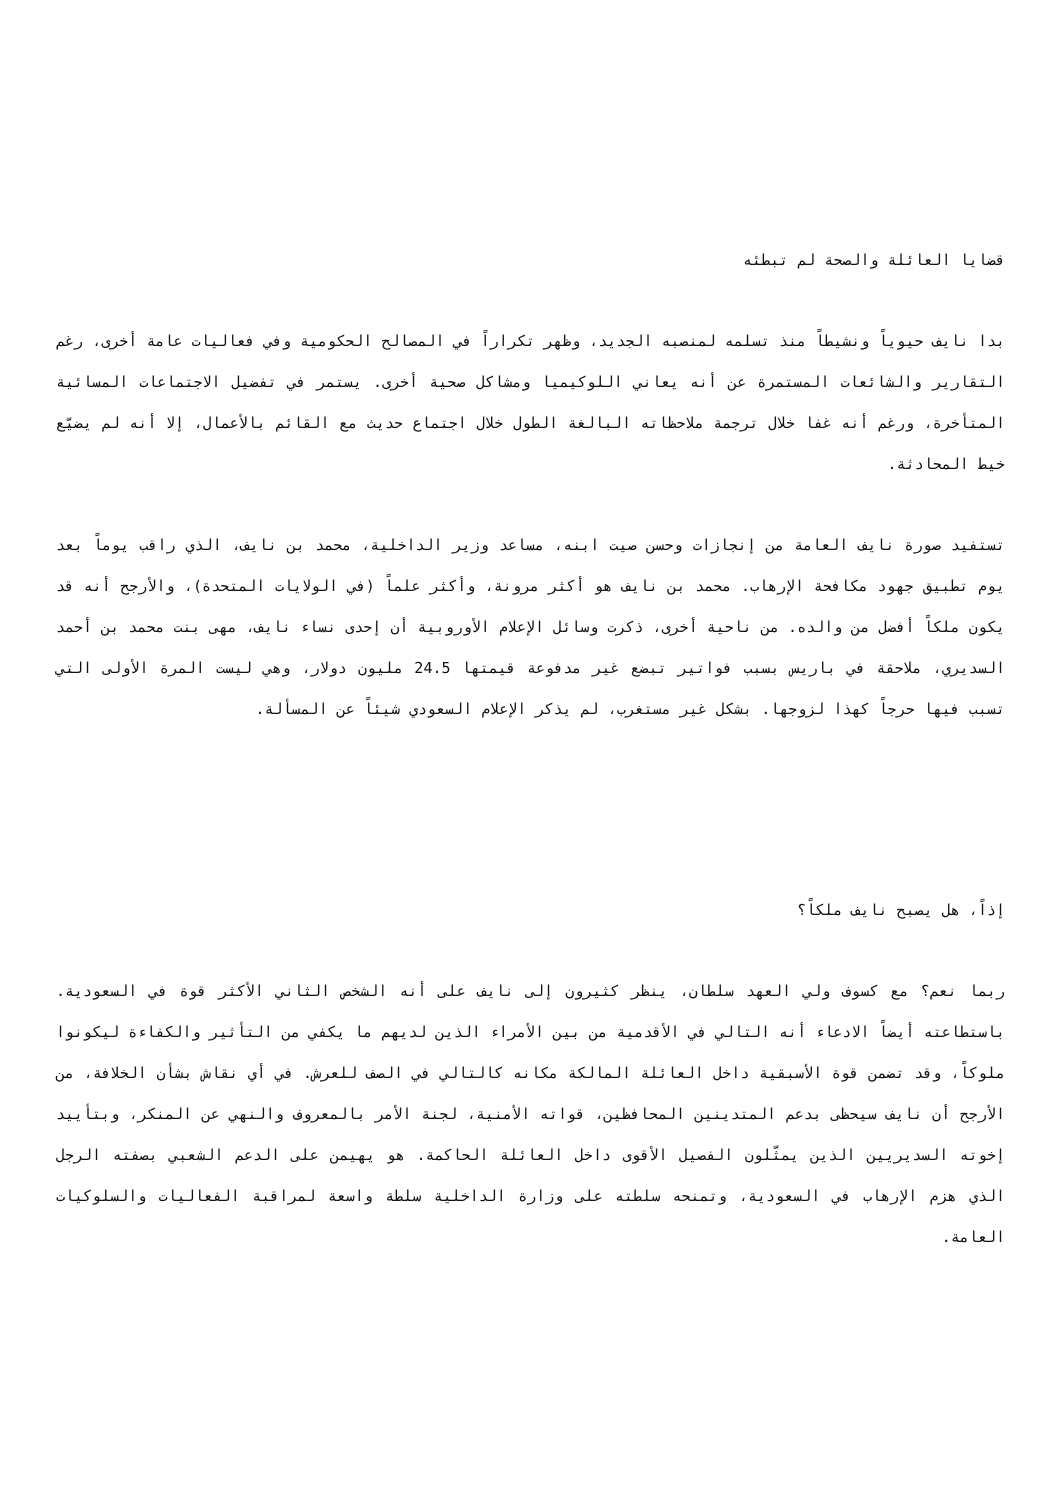قضايا العائلة والصحة لم تبطئه
بدا نايف حيوياً ونشيطاً منذ تسلمه لمنصبه الجديد، وظهر تكراراً في المصالح الحكومية وفي فعاليات عامة أخرى، رغم التقارير والشائعات المستمرة عن أنه يعاني اللوكيميا ومشاكل صحية أخرى. يستمر في تفضيل الاجتماعات المسائية المتأخرة، ورغم أنه غفا خلال ترجمة ملاحظاته البالغة الطول خلال اجتماع حديث مع القائم بالأعمال، إلا أنه لم يضيّع خيط المحادثة.
تستفيد صورة نايف العامة من إنجازات وحسن صيت ابنه، مساعد وزير الداخلية، محمد بن نايف، الذي راقب يوماً بعد يوم تطبيق جهود مكافحة الإرهاب. محمد بن نايف هو أكثر مرونة، وأكثر علماً (في الولايات المتحدة)، والأرجح أنه قد يكون ملكاً أفضل من والده. من ناحية أخرى، ذكرت وسائل الإعلام الأوروبية أن إحدى نساء نايف، مهى بنت محمد بن أحمد السديري، ملاحقة في باريس بسبب فواتير تبضع غير مدفوعة قيمتها 24.5 مليون دولار، وهي ليست المرة الأولى التي تسبب فيها حرجاً كهذا لزوجها. بشكل غير مستغرب، لم يذكر الإعلام السعودي شيئاً عن المسألة.
إذاً، هل يصبح نايف ملكاً؟
ربما نعم؟ مع كسوف ولي العهد سلطان، ينظر كثيرون إلى نايف على أنه الشخص الثاني الأكثر قوة في السعودية. باستطاعته أيضاً الادعاء أنه التالي في الأقدمية من بين الأمراء الذين لديهم ما يكفي من التأثير والكفاءة ليكونوا ملوكاً، وقد تضمن قوة الأسبقية داخل العائلة المالكة مكانه كالتالي في الصف للعرش. في أي نقاش بشأن الخلافة، من الأرجح أن نايف سيحظى بدعم المتدينين المحافظين، قواته الأمنية، لجنة الأمر بالمعروف والنهي عن المنكر، وبتأييد إخوته السديريين الذين يمثّلون الفصيل الأقوى داخل العائلة الحاكمة. هو يهيمن على الدعم الشعبي بصفته الرجل الذي هزم الإرهاب في السعودية، وتمنحه سلطته على وزارة الداخلية سلطة واسعة لمراقبة الفعاليات والسلوكيات العامة.